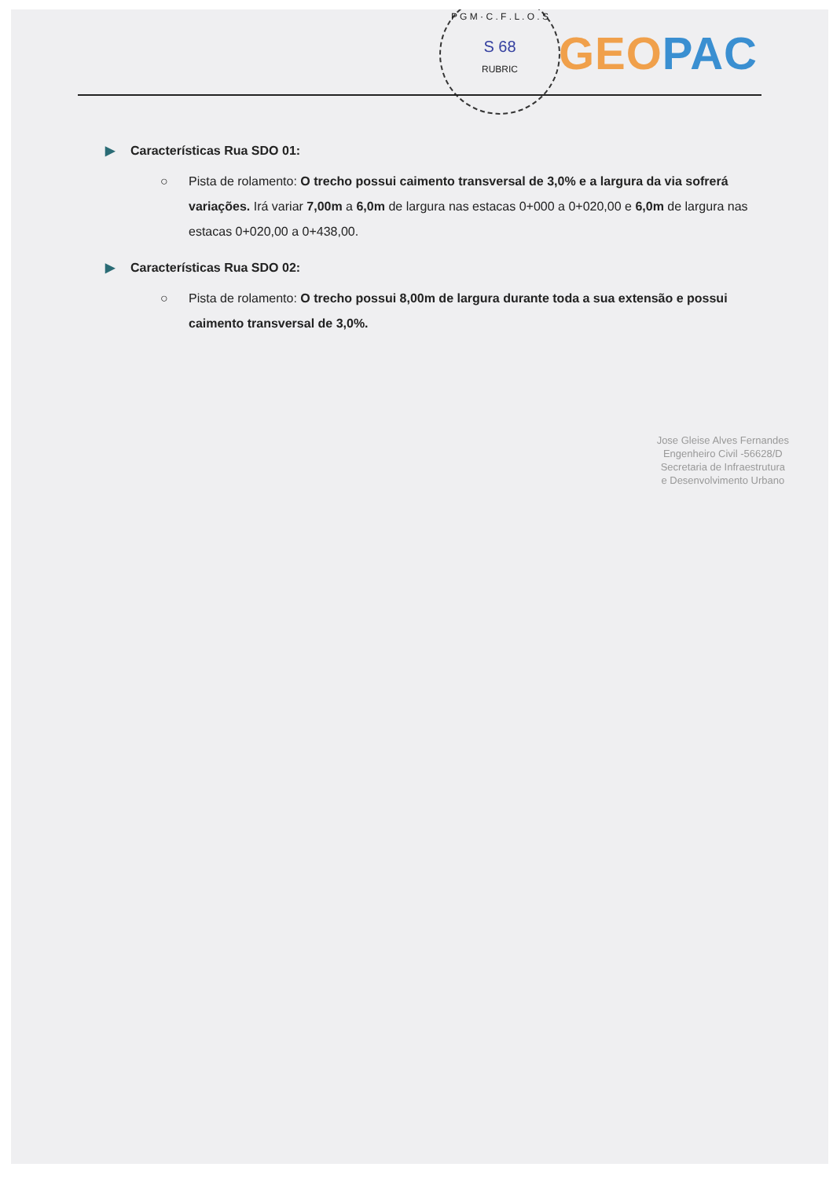P G M · C . F . L . O . S
S 68
RUBRIC
GEO PAC
▶ Características Rua SDO 01:
○ Pista de rolamento: O trecho possui caimento transversal de 3,0% e a largura da via sofrerá variações. Irá variar 7,00m a 6,0m de largura nas estacas 0+000 a 0+020,00 e 6,0m de largura nas estacas 0+020,00 a 0+438,00.
▶ Características Rua SDO 02:
○ Pista de rolamento: O trecho possui 8,00m de largura durante toda a sua extensão e possui caimento transversal de 3,0%.
Jose Gleise Alves Fernandes
Engenheiro Civil -56628/D
Secretaria de Infraestrutura
e Desenvolvimento Urbano